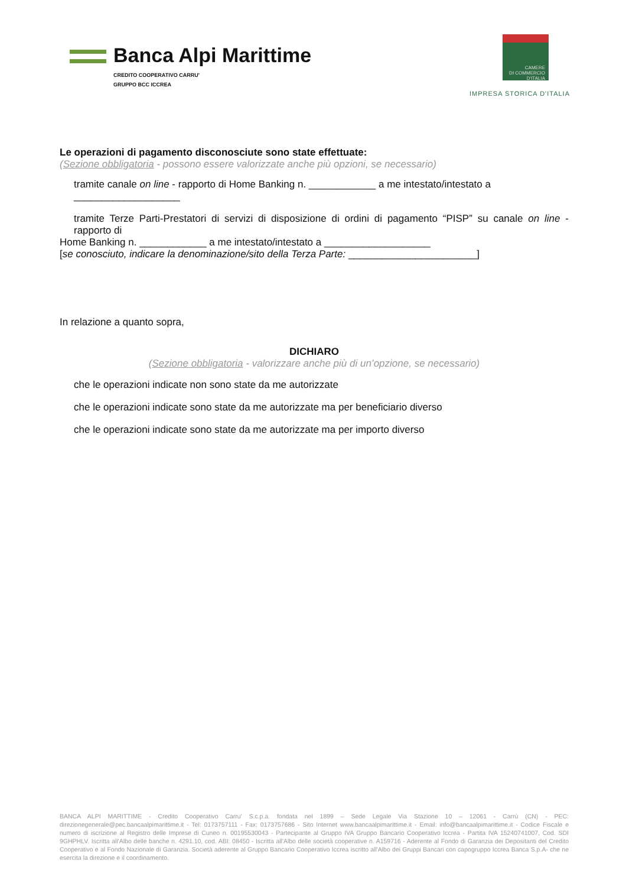Banca Alpi Marittime
CREDITO COOPERATIVO CARRU'
GRUPPO BCC ICCREA
CAMERE
DI COMMERCIO
D'ITALIA
IMPRESA STORICA D'ITALIA
Le operazioni di pagamento disconosciute sono state effettuate:
(Sezione obbligatoria - possono essere valorizzate anche più opzioni, se necessario)
tramite canale on line - rapporto di Home Banking n. ____________ a me intestato/intestato a ___________________
tramite Terze Parti-Prestatori di servizi di disposizione di ordini di pagamento “PISP” su canale on line - rapporto di
Home Banking n. ____________ a me intestato/intestato a ___________________
[se conosciuto, indicare la denominazione/sito della Terza Parte: _______________________]
In relazione a quanto sopra,
DICHIARO
(Sezione obbligatoria - valorizzare anche più di un’opzione, se necessario)
che le operazioni indicate non sono state da me autorizzate
che le operazioni indicate sono state da me autorizzate ma per beneficiario diverso
che le operazioni indicate sono state da me autorizzate ma per importo diverso
BANCA ALPI MARITTIME - Credito Cooperativo Carru' S.c.p.a. fondata nel 1899 – Sede Legale Via Stazione 10 – 12061 - Carrù (CN) - PEC: direzionegenerale@pec.bancaalpimarittime.it - Tel: 0173757111 - Fax: 0173757686 - Sito Internet www.bancaalpimarittime.it - Email: info@bancaalpimarittime.it - Codice Fiscale e numero di iscrizione al Registro delle Imprese di Cuneo n. 00195530043 - Partecipante al Gruppo IVA Gruppo Bancario Cooperativo Iccrea - Partita IVA 15240741007, Cod. SDI 9GHPHLV. Iscritta all'Albo delle banche n. 4291.10, cod. ABI: 08450 - Iscritta all'Albo delle società cooperative n. A159716 - Aderente al Fondo di Garanzia dei Depositanti del Credito Cooperativo e al Fondo Nazionale di Garanzia. Società aderente al Gruppo Bancario Cooperativo Iccrea iscritto all'Albo dei Gruppi Bancari con capogruppo Iccrea Banca S.p.A- che ne esercita la direzione e il coordinamento.